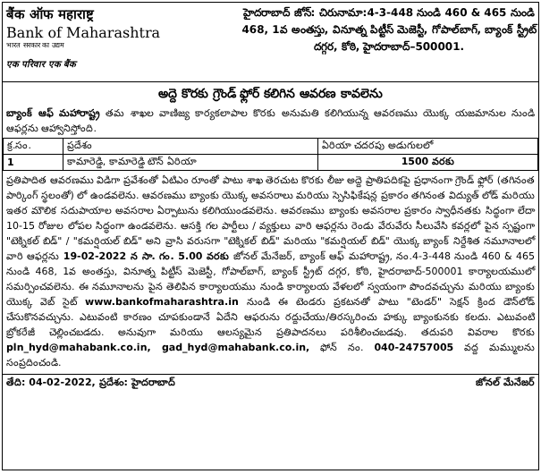बैंक ऑफ महाराष्ट्र
Bank of Maharashtra
भारत सरकार का उद्यम
एक परिवार एक बैंक
హైదరాబాద్ జోన్: చిరునామా:4-3-448 నుండి 460 & 465 నుండి 468, 1వ అంతస్తు, వినూత్న పిట్టీస్ మెజెస్టీ, గోపాల్‌బాగ్, బ్యాంక్ స్ట్రీట్ దగ్గర, కోఠి, హైదరాబాద్–500001.
అద్దె కొరకు గ్రౌండ్ ఫ్లోర్ కలిగిన ఆవరణ కావలెను
బ్యాంక్ ఆఫ్ మహారాష్ట్ర తమ శాఖల వాణిజ్య కార్యకలాపాల కొరకు అనుమతి కలిగియున్న ఆవరణము యొక్క యజమానుల నుండి ఆఫర్లను ఆహ్వానిస్తోంది.
| క్ర.సం. | ప్రదేశం | ఏరియా చదరపు అడుగులలో |
| --- | --- | --- |
| 1 | కామారెడ్డి, కామారెడ్డి టౌన్ ఏరియా | 1500 వరకు |
ప్రతిపాదిత ఆవరణము విడిగా ప్రవేశంతో ఏటిఎం రూంతో పాటు శాఖ తెరచుట కొరకు లీజు అద్దె ప్రాతిపదికపై ప్రధానంగా గ్రౌండ్ ఫ్లోర్ (తగినంత పార్కింగ్ స్థలంతో) లో ఉండవలెను. ఆవరణము బ్యాంకు యొక్క అవసరాలు మరియు స్పెసిఫికేషన్ల ప్రకారం తగినంత విద్యుత్ లోడ్ మరియు ఇతర మౌలిక సదుపాయాల అవసరాల ఏర్పాటును కలిగియుండవలెను. ఆవరణము బ్యాంకు అవసరాల ప్రకారం స్వాధీనతకు సిద్ధంగా లేదా 10-15 రోజుల లోపల సిద్ధంగా ఉండవలెను. ఆసక్తి గల పార్టీలు / వ్యక్తులు వారి ఆఫర్లను రెండు వేరువేరు సీలువేసి కవర్లలో పైన స్పష్టంగా "టెక్నికల్ బిడ్" / "కమర్షియల్ బిడ్" అని వ్రాసి వరుసగా "టెక్నికల్ బిడ్" మరియు "కమర్షియల్ బిడ్" యొక్క బ్యాంక్ నిర్దేశిత నమూనాలలో వారి ఆఫర్లను 19-02-2022 న సా. గం. 5.00 వరకు జోనల్ మేనేజర్, బ్యాంక్ ఆఫ్ మహారాష్ట్ర, నం.4-3-448 నుండి 460 & 465 నుండి 468, 1వ అంతస్తు, వినూత్న పిట్టీస్ మెజెస్టీ, గోపాల్‌బాగ్, బ్యాంక్ స్ట్రీట్ దగ్గర, కోఠి, హైదరాబాద్-500001 కార్యాలయములో సమర్పించవలెను. ఈ నమూనాలను పైన తెలిపిన కార్యాలయము నుండి కార్యాలయ వేళలలో స్వయంగా పొందవచ్చును మరియు బ్యాంకు యొక్క వెబ్ సైట్ www.bankofmaharashtra.in నుండి ఈ టెండరు ప్రకటనతో పాటు "టెండర్" సెక్షన్ క్రింద డౌన్‌లోడ్ చేసుకొనవచ్చును. ఎటువంటి కారణం చూపకుండానే ఏదేని ఆఫరును రద్దుచేయు/తిరస్కరించు హక్కు బ్యాంకునకు కలదు. ఎటువంటి బ్రోకరేజీ చెల్లించబడదు. అనువుగా మరియు ఆలస్యమైన ప్రతిపాదనలు పరిశీలించబడవు. తదుపరి వివరాల కొరకు pln_hyd@mahabank.co.in, gad_hyd@mahabank.co.in, ఫోన్ నం. 040-24757005 వద్ద మమ్ములను సంప్రదించండి.
తేది: 04-02-2022, ప్రదేశం: హైదరాబాద్ జోనల్ మేనేజర్